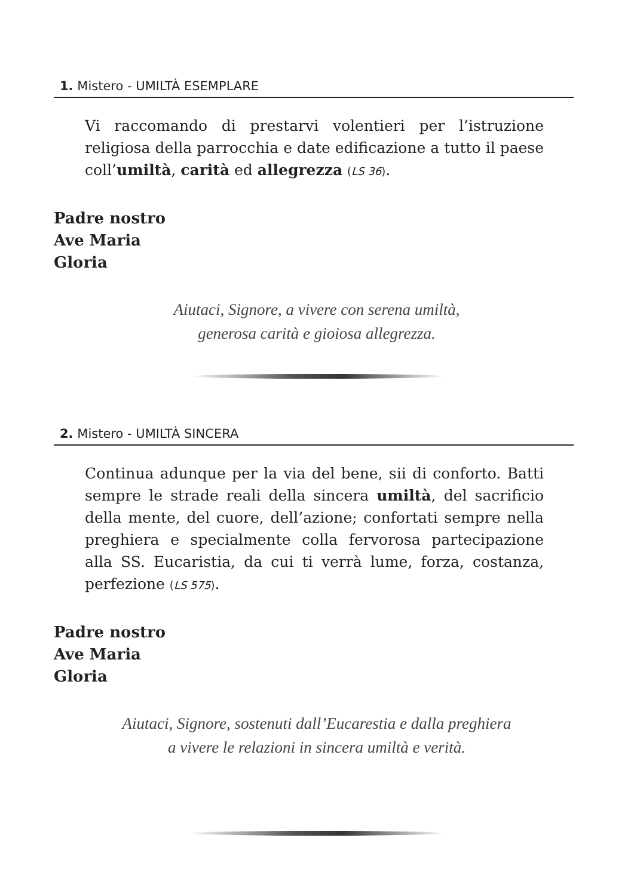1. Mistero - UMILTÀ ESEMPLARE
Vi raccomando di prestarvi volentieri per l’istruzione religiosa della parrocchia e date edificazione a tutto il paese coll’umiltà, carità ed allegrezza (LS 36).
Padre nostro
Ave Maria
Gloria
Aiutaci, Signore, a vivere con serena umiltà,
generosa carità e gioiosa allegrezza.
2. Mistero - UMILTÀ SINCERA
Continua adunque per la via del bene, sii di conforto. Batti sempre le strade reali della sincera umiltà, del sacrificio della mente, del cuore, dell’azione; confortati sempre nella preghiera e specialmente colla fervorosa partecipazione alla SS. Eucaristia, da cui ti verrà lume, forza, costanza, perfezione (LS 575).
Padre nostro
Ave Maria
Gloria
Aiutaci, Signore, sostenuti dall’Eucarestia e dalla preghiera
a vivere le relazioni in sincera umiltà e verità.